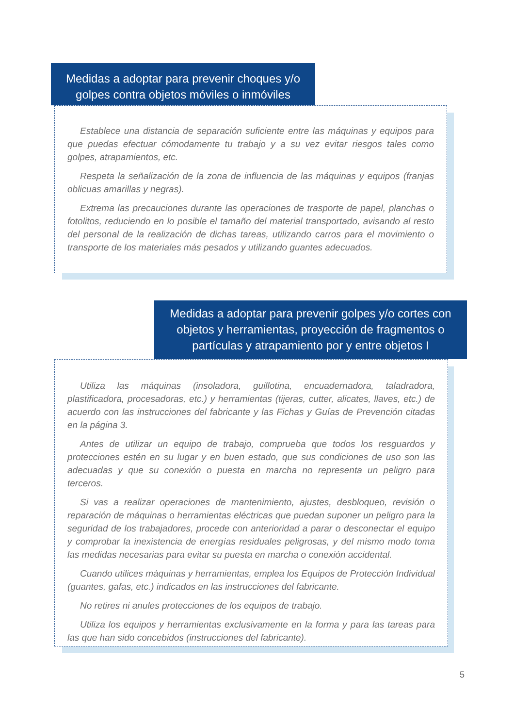Medidas a adoptar para prevenir choques y/o golpes contra objetos móviles o inmóviles
Establece una distancia de separación suficiente entre las máquinas y equipos para que puedas efectuar cómodamente tu trabajo y a su vez evitar riesgos tales como golpes, atrapamientos, etc.
Respeta la señalización de la zona de influencia de las máquinas y equipos (franjas oblicuas amarillas y negras).
Extrema las precauciones durante las operaciones de trasporte de papel, planchas o fotolitos, reduciendo en lo posible el tamaño del material transportado, avisando al resto del personal de la realización de dichas tareas, utilizando carros para el movimiento o transporte de los materiales más pesados y utilizando guantes adecuados.
Medidas a adoptar para prevenir golpes y/o cortes con objetos y herramientas, proyección de fragmentos o partículas y atrapamiento por y entre objetos I
Utiliza las máquinas (insoladora, guillotina, encuadernadora, taladradora, plastificadora, procesadoras, etc.) y herramientas (tijeras, cutter, alicates, llaves, etc.) de acuerdo con las instrucciones del fabricante y las Fichas y Guías de Prevención citadas en la página 3.
Antes de utilizar un equipo de trabajo, comprueba que todos los resguardos y protecciones estén en su lugar y en buen estado, que sus condiciones de uso son las adecuadas y que su conexión o puesta en marcha no representa un peligro para terceros.
Si vas a realizar operaciones de mantenimiento, ajustes, desbloqueo, revisión o reparación de máquinas o herramientas eléctricas que puedan suponer un peligro para la seguridad de los trabajadores, procede con anterioridad a parar o desconectar el equipo y comprobar la inexistencia de energías residuales peligrosas, y del mismo modo toma las medidas necesarias para evitar su puesta en marcha o conexión accidental.
Cuando utilices máquinas y herramientas, emplea los Equipos de Protección Individual (guantes, gafas, etc.) indicados en las instrucciones del fabricante.
No retires ni anules protecciones de los equipos de trabajo.
Utiliza los equipos y herramientas exclusivamente en la forma y para las tareas para las que han sido concebidos (instrucciones del fabricante).
5